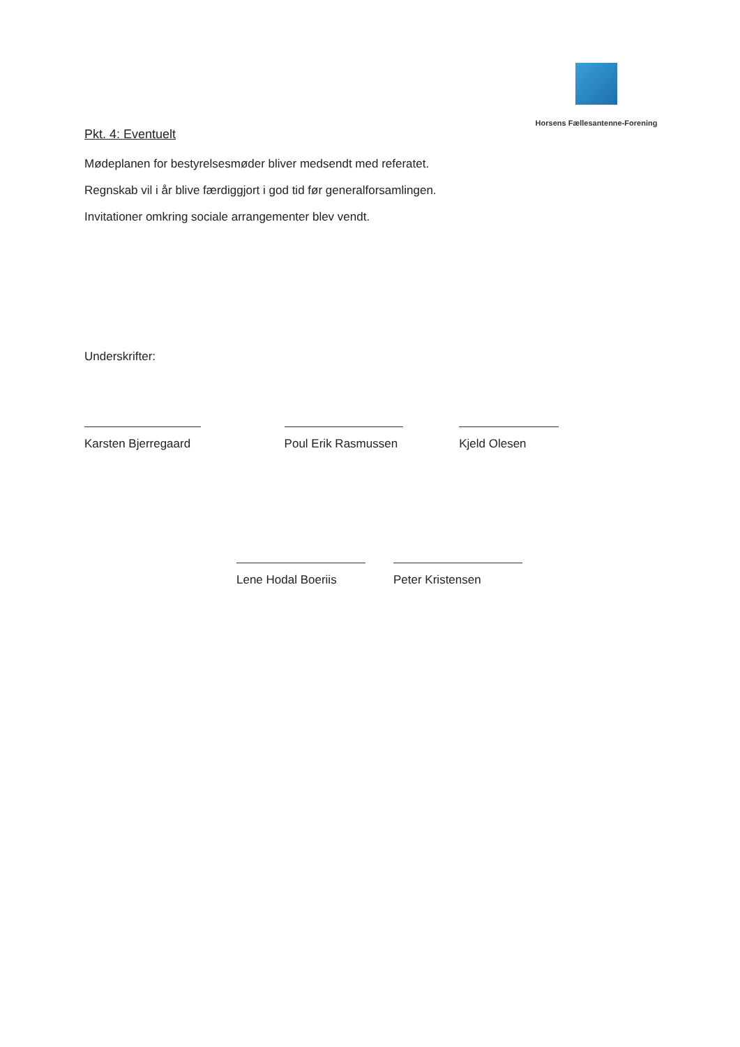Horsens Fællesantenne-Forening
Pkt. 4: Eventuelt
Mødeplanen for bestyrelsesmøder bliver medsendt med referatet.
Regnskab vil i år blive færdiggjort i god tid før generalforsamlingen.
Invitationer omkring sociale arrangementer blev vendt.
Underskrifter:
Karsten Bjerregaard Poul Erik Rasmussen Kjeld Olesen
Lene Hodal Boeriis Peter Kristensen